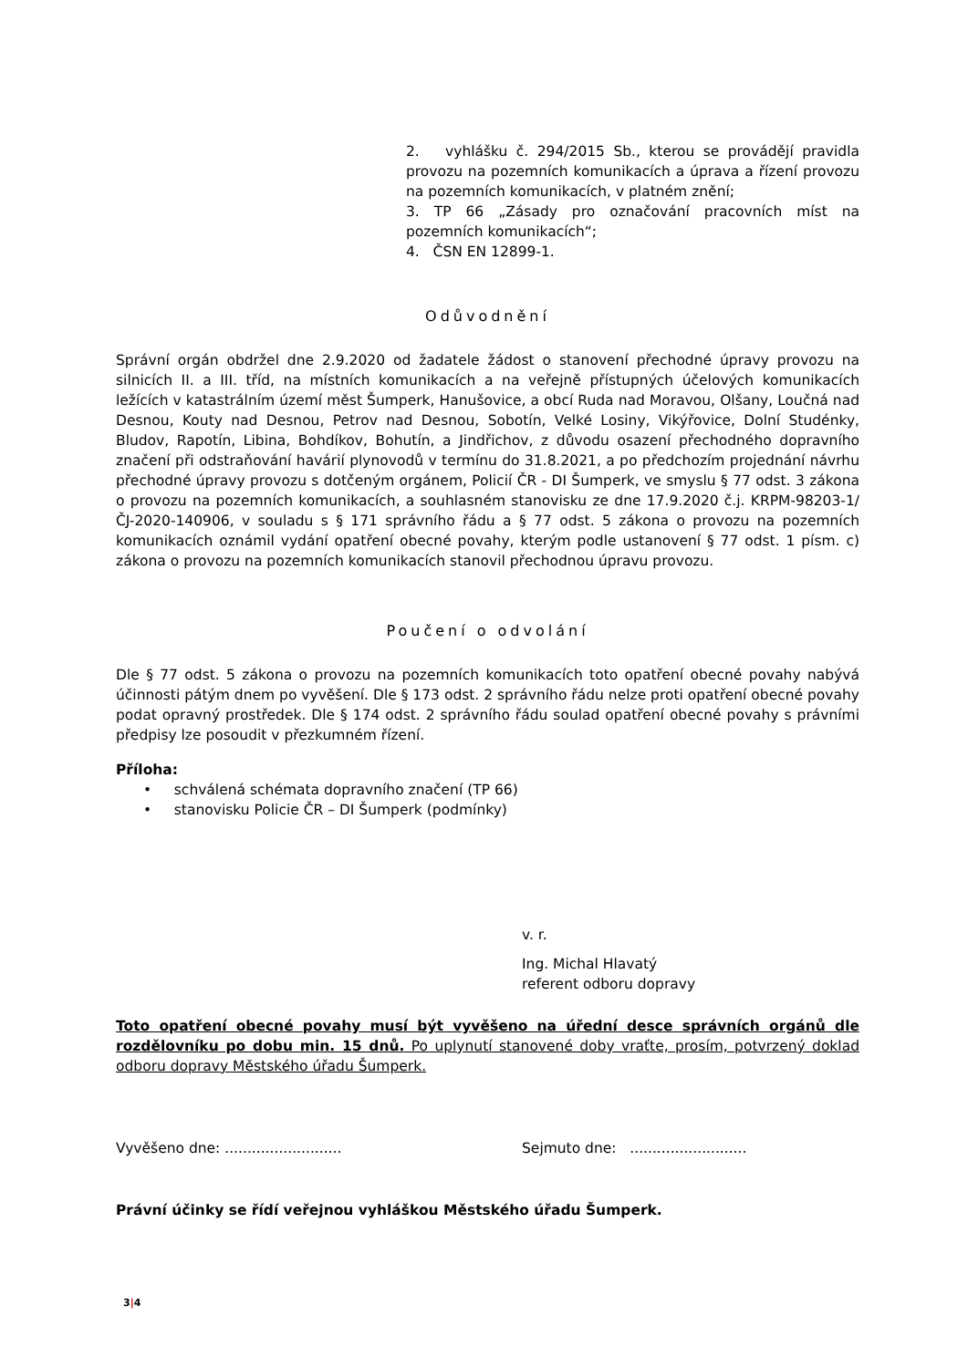2. vyhlášku č. 294/2015 Sb., kterou se provádějí pravidla provozu na pozemních komunikacích a úprava a řízení provozu na pozemních komunikacích, v platném znění;
3. TP 66 „Zásady pro označování pracovních míst na pozemních komunikacích“;
4. ČSN EN 12899-1.
Odůvodnění
Správní orgán obdržel dne 2.9.2020 od žadatele žádost o stanovení přechodné úpravy provozu na silnicích II. a III. tříd, na místních komunikacích a na veřejně přístupných účelových komunikacích ležících v katastrálním území měst Šumperk, Hanušovice, a obcí Ruda nad Moravou, Olšany, Loučná nad Desnou, Kouty nad Desnou, Petrov nad Desnou, Sobotín, Velké Losiny, Vikýřovice, Dolní Studénky, Bludov, Rapotín, Libina, Bohdíkov, Bohutín, a Jindřichov, z důvodu osazení přechodného dopravního značení při odstraňování havárií plynovodů v termínu do 31.8.2021, a po předchozím projednání návrhu přechodné úpravy provozu s dotčeným orgánem, Policií ČR - DI Šumperk, ve smyslu § 77 odst. 3 zákona o provozu na pozemních komunikacích, a souhlasném stanovisku ze dne 17.9.2020 č.j. KRPM-98203-1/ČJ-2020-140906, v souladu s § 171 správního řádu a § 77 odst. 5 zákona o provozu na pozemních komunikacích oznámil vydání opatření obecné povahy, kterým podle ustanovení § 77 odst. 1 písm. c) zákona o provozu na pozemních komunikacích stanovil přechodnou úpravu provozu.
Poučení o odvolání
Dle § 77 odst. 5 zákona o provozu na pozemních komunikacích toto opatření obecné povahy nabývá účinnosti pátým dnem po vyvěšení. Dle § 173 odst. 2 správního řádu nelze proti opatření obecné povahy podat opravný prostředek. Dle § 174 odst. 2 správního řádu soulad opatření obecné povahy s právními předpisy lze posoudit v přezkumném řízení.
Příloha:
• schválená schémata dopravního značení (TP 66)
• stanovisku Policie ČR – DI Šumperk (podmínky)
v. r.
Ing. Michal Hlavatý
referent odboru dopravy
Toto opatření obecné povahy musí být vyvěšeno na úřední desce správních orgánů dle rozdělovníku po dobu min. 15 dnů. Po uplynutí stanovené doby vraťte, prosím, potvrzený doklad odboru dopravy Městského úřadu Šumperk.
Vyvěšeno dne: .......................... Sejmuto dne: ..........................
Právní účinky se řídí veřejnou vyhláškou Městského úřadu Šumperk.
3|4